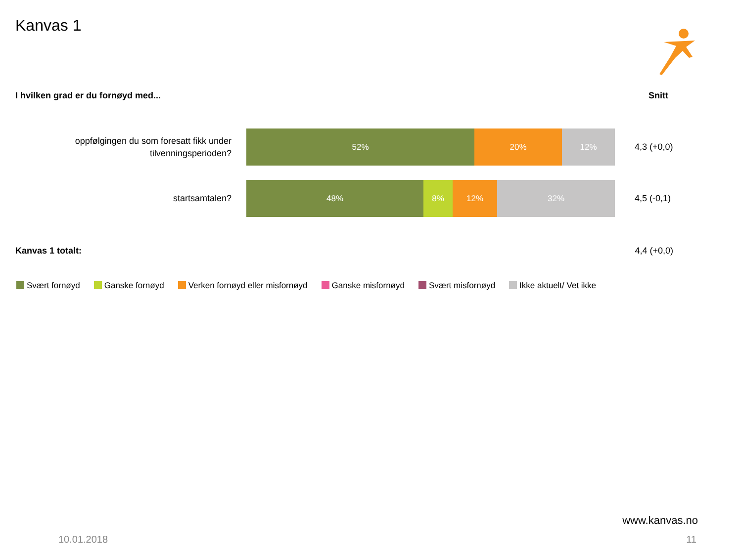Kanvas 1
I hvilken grad er du fornøyd med...
Snitt
oppfølgingen du som foresatt fikk under
tilvenningsperioden?
52% 20% 12%
4,3 (+0,0)
startsamtalen?
48% 8% 12% 32%
4,5 (-0,1)
Kanvas 1 totalt: 4,4 (+0,0)
Svært fornøyd Ganske fornøyd Verken fornøyd eller misfornøyd
Ganske misfornøyd Svært misfornøyd Ikke aktuelt/ Vet ikke
www.kanvas.no
10.01.2018 11